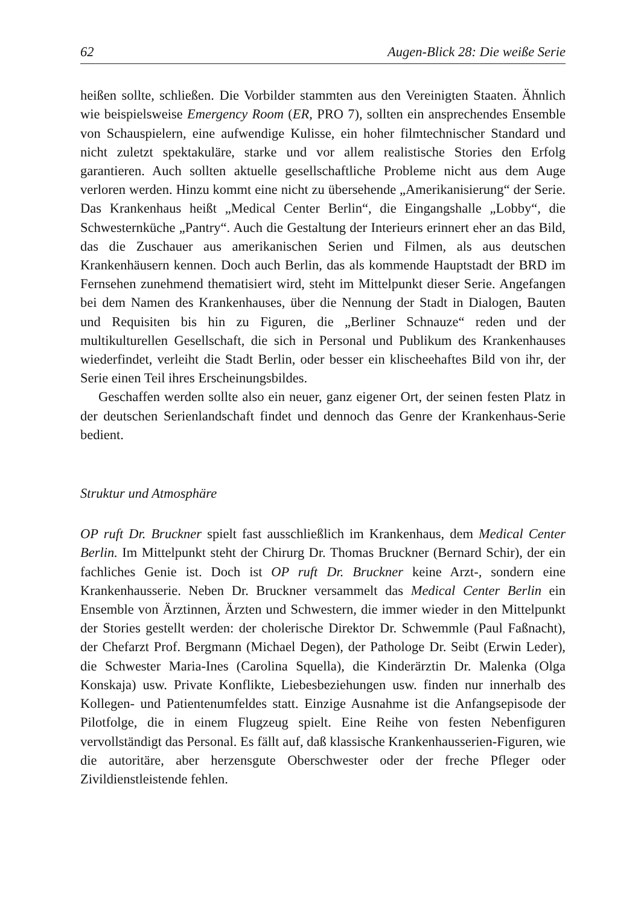62 Augen-Blick 28: Die weiße Serie
heißen sollte, schließen. Die Vorbilder stammten aus den Vereinigten Staaten. Ähnlich wie beispielsweise Emergency Room (ER, PRO 7), sollten ein ansprechendes Ensemble von Schauspielern, eine aufwendige Kulisse, ein hoher filmtechnischer Standard und nicht zuletzt spektakuläre, starke und vor allem realistische Stories den Erfolg garantieren. Auch sollten aktuelle gesellschaftliche Probleme nicht aus dem Auge verloren werden. Hinzu kommt eine nicht zu übersehende „Amerikanisierung“ der Serie. Das Krankenhaus heißt „Medical Center Berlin“, die Eingangshalle „Lobby“, die Schwesternküche „Pantry“. Auch die Gestaltung der Interieurs erinnert eher an das Bild, das die Zuschauer aus amerikanischen Serien und Filmen, als aus deutschen Krankenhäusern kennen. Doch auch Berlin, das als kommende Hauptstadt der BRD im Fernsehen zunehmend thematisiert wird, steht im Mittelpunkt dieser Serie. Angefangen bei dem Namen des Krankenhauses, über die Nennung der Stadt in Dialogen, Bauten und Requisiten bis hin zu Figuren, die „Berliner Schnauze“ reden und der multikulturellen Gesellschaft, die sich in Personal und Publikum des Krankenhauses wiederfindet, verleiht die Stadt Berlin, oder besser ein klischeehaftes Bild von ihr, der Serie einen Teil ihres Erscheinungsbildes.
Geschaffen werden sollte also ein neuer, ganz eigener Ort, der seinen festen Platz in der deutschen Serienlandschaft findet und dennoch das Genre der Krankenhaus-Serie bedient.
Struktur und Atmosphäre
OP ruft Dr. Bruckner spielt fast ausschließlich im Krankenhaus, dem Medical Center Berlin. Im Mittelpunkt steht der Chirurg Dr. Thomas Bruckner (Bernard Schir), der ein fachliches Genie ist. Doch ist OP ruft Dr. Bruckner keine Arzt-, sondern eine Krankenhausserie. Neben Dr. Bruckner versammelt das Medical Center Berlin ein Ensemble von Ärztinnen, Ärzten und Schwestern, die immer wieder in den Mittelpunkt der Stories gestellt werden: der cholerische Direktor Dr. Schwemmle (Paul Faßnacht), der Chefarzt Prof. Bergmann (Michael Degen), der Pathologe Dr. Seibt (Erwin Leder), die Schwester Maria-Ines (Carolina Squella), die Kinderärztin Dr. Malenka (Olga Konskaja) usw. Private Konflikte, Liebesbeziehungen usw. finden nur innerhalb des Kollegen- und Patientenumfeldes statt. Einzige Ausnahme ist die Anfangsepisode der Pilotfolge, die in einem Flugzeug spielt. Eine Reihe von festen Nebenfiguren vervollständigt das Personal. Es fällt auf, daß klassische Krankenhausserien-Figuren, wie die autoritäre, aber herzensgute Oberschwester oder der freche Pfleger oder Zivildienstleistende fehlen.